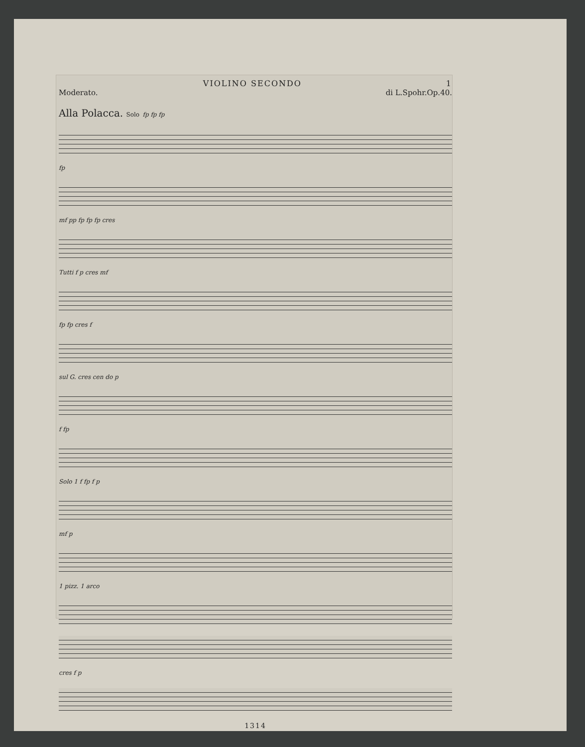VIOLINO SECONDO 1
Moderato. di L.Spohr.Op.40.
Alla Polacca. Solo fp fp fp
fp
mf pp fp fp fp cres
Tutti f p cres mf
fp fp cres f
sul G. cres cen do p
f fp
Solo 1 f fp f p
mf p
1 pizz. 1 arco
cres f p
1314